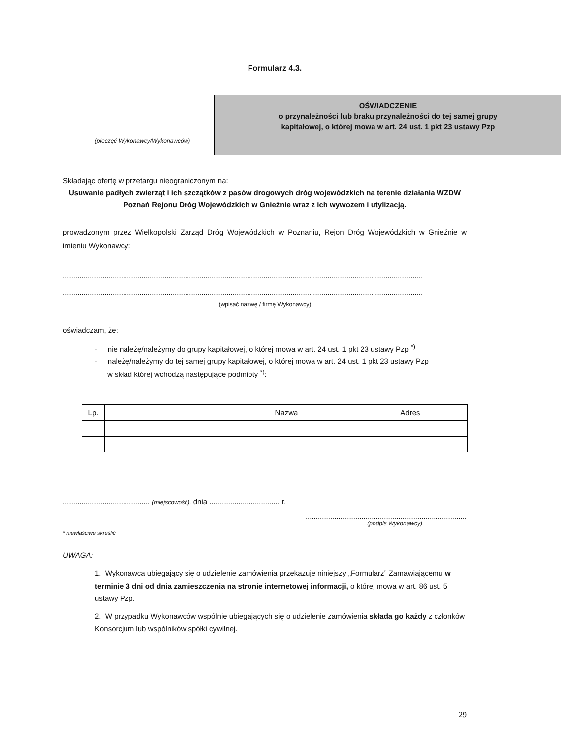Formularz 4.3.
(pieczęć Wykonawcy/Wykonawców)
OŚWIADCZENIE
o przynależności lub braku przynależności do tej samej grupy
kapitałowej, o której mowa w art. 24 ust. 1 pkt 23 ustawy Pzp
Składając ofertę w przetargu nieograniczonym na:
Usuwanie padłych zwierząt i ich szczątków z pasów drogowych dróg wojewódzkich na terenie działania WZDW Poznań Rejonu Dróg Wojewódzkich w Gnieźnie wraz z ich wywozem i utylizacją.
prowadzonym przez Wielkopolski Zarząd Dróg Wojewódzkich w Poznaniu, Rejon Dróg Wojewódzkich w Gnieźnie w imieniu Wykonawcy:
..............................................................................................................................................................................
..............................................................................................................................................................................
(wpisać nazwę / firmę Wykonawcy)
oświadczam, że:
· nie należę/należymy do grupy kapitałowej, o której mowa w art. 24 ust. 1 pkt 23 ustawy Pzp <sup>*)</sup>
· należę/należymy do tej samej grupy kapitałowej, o której mowa w art. 24 ust. 1 pkt 23 ustawy Pzp
w skład której wchodzą następujące podmioty <sup>*)</sup>:
| Lp. | | Nazwa | Adres |
| --- | --- | --- | --- |
.......................................... (miejscowość), dnia .................................. r.
..............................................................................
(podpis Wykonawcy)
* niewłaściwe skreślić
UWAGA:
1. Wykonawca ubiegający się o udzielenie zamówienia przekazuje niniejszy „Formularz” Zamawiającemu w terminie 3 dni od dnia zamieszczenia na stronie internetowej informacji, o której mowa w art. 86 ust. 5 ustawy Pzp.
2. W przypadku Wykonawców wspólnie ubiegających się o udzielenie zamówienia składa go każdy z członków Konsorcjum lub wspólników spółki cywilnej.
29